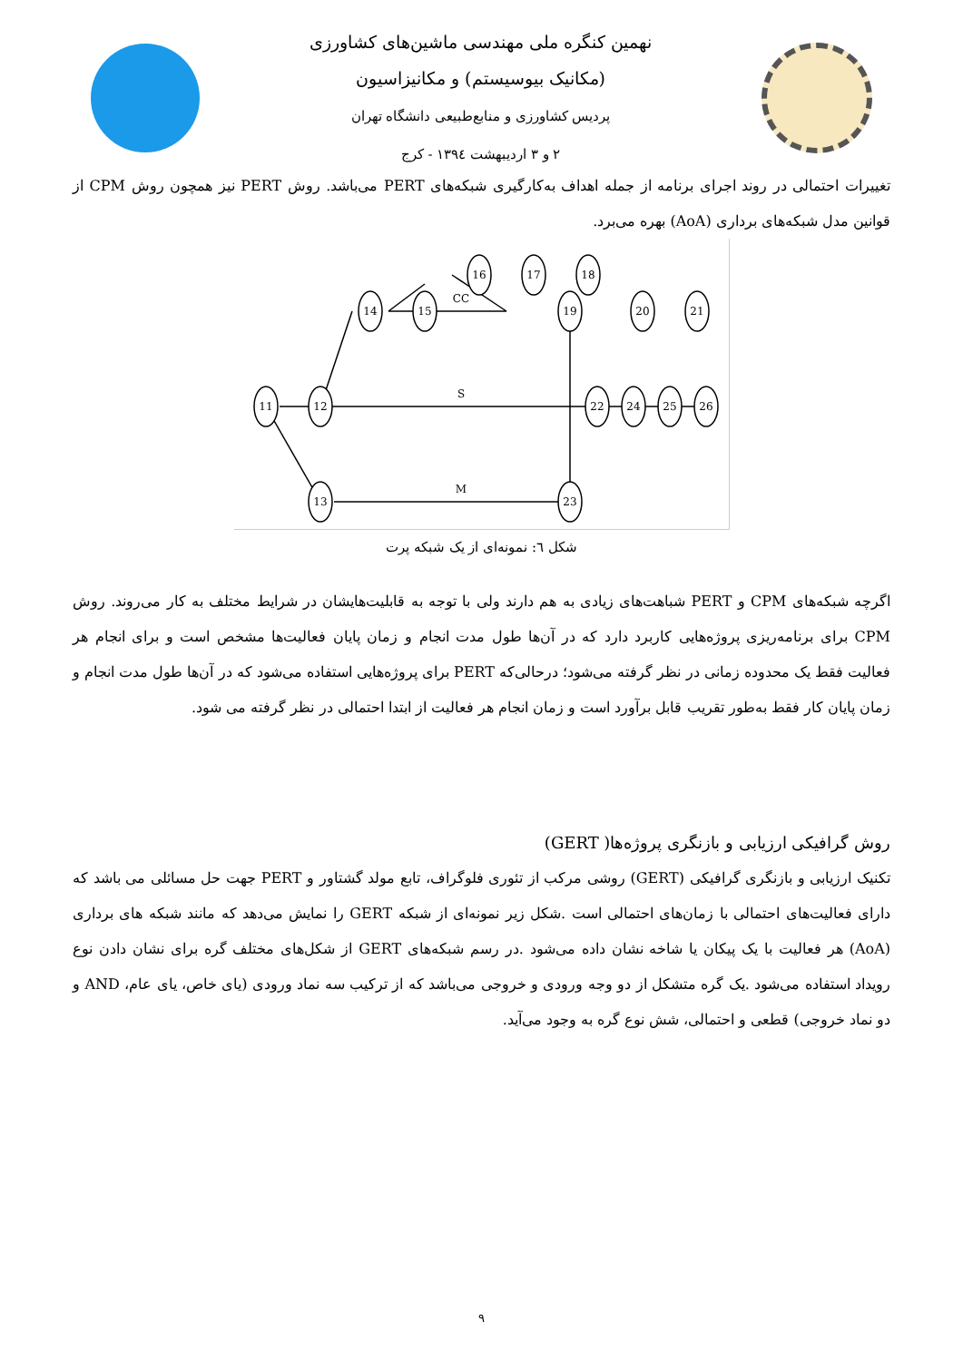نهمین کنگره ملی مهندسی ماشین‌های کشاورزی
(مکانیک بیوسیستم) و مکانیزاسیون
پردیس کشاورزی و منابع‌طبیعی دانشگاه تهران
۲ و ۳ اردیبهشت ۱۳۹٤ - کرج
تغییرات احتمالی در روند اجرای برنامه از جمله اهداف به‌کارگیری شبکه‌های PERT می‌باشد. روش PERT نیز همچون روش CPM از قوانین مدل شبکه‌های برداری (AoA) بهره می‌برد.
11
12
13
14
15
16
17
18
19
20
21
22
23
24
25
26
CC
S
M
شکل ٦: نمونه‌ای از یک شبکه پرت
اگرچه شبکه‌های CPM و PERT شباهت‌های زیادی به هم دارند ولی با توجه به قابلیت‌هایشان در شرایط مختلف به کار می‌روند. روش CPM برای برنامه‌ریزی پروژه‌هایی کاربرد دارد که در آن‌ها طول مدت انجام و زمان پایان فعالیت‌ها مشخص است و برای انجام هر فعالیت فقط یک محدوده زمانی در نظر گرفته می‌شود؛ درحالی‌که PERT برای پروژه‌هایی استفاده می‌شود که در آن‌ها طول مدت انجام و زمان پایان کار فقط به‌طور تقریب قابل برآورد است و زمان انجام هر فعالیت از ابتدا احتمالی در نظر گرفته می شود.
روش گرافیکی ارزیابی و بازنگری پروژه‌ها( GERT)
تکنیک ارزیابی و بازنگری گرافیکی (GERT) روشی مرکب از تئوری فلوگراف، تابع مولد گشتاور و PERT جهت حل مسائلی می باشد که دارای فعالیت‌های احتمالی با زمان‌های احتمالی است .شکل زیر نمونه‌ای از شبکه GERT را نمایش می‌دهد که مانند شبکه های برداری (AoA) هر فعالیت با یک پیکان یا شاخه نشان داده می‌شود .در رسم شبکه‌های GERT از شکل‌های مختلف گره برای نشان دادن نوع رویداد استفاده می‌شود .یک گره متشکل از دو وجه ورودی و خروجی می‌باشد که از ترکیب سه نماد ورودی (یای خاص، یای عام، AND و دو نماد خروجی) قطعی و احتمالی، شش نوع گره به وجود می‌آید.
۹